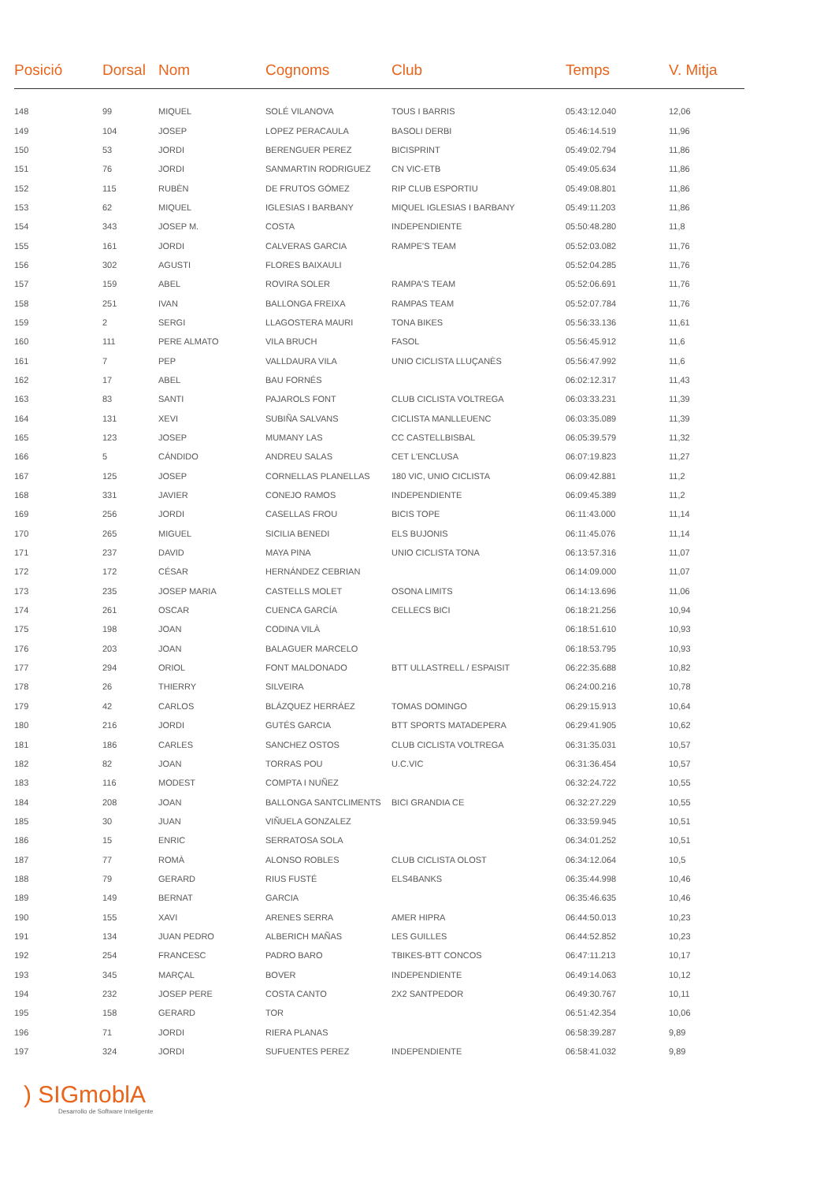| Posició | Dorsal | Nom | Cognoms | Club | Temps | V. Mitja |
| --- | --- | --- | --- | --- | --- | --- |
| 148 | 99 | MIQUEL | SOLÉ VILANOVA | TOUS I BARRIS | 05:43:12.040 | 12,06 |
| 149 | 104 | JOSEP | LOPEZ PERACAULA | BASOLI DERBI | 05:46:14.519 | 11,96 |
| 150 | 53 | JORDI | BERENGUER PEREZ | BICISPRINT | 05:49:02.794 | 11,86 |
| 151 | 76 | JORDI | SANMARTIN RODRIGUEZ | CN VIC-ETB | 05:49:05.634 | 11,86 |
| 152 | 115 | RUBÈN | DE FRUTOS GÓMEZ | RIP CLUB ESPORTIU | 05:49:08.801 | 11,86 |
| 153 | 62 | MIQUEL | IGLESIAS I BARBANY | MIQUEL IGLESIAS I BARBANY | 05:49:11.203 | 11,86 |
| 154 | 343 | JOSEP M. | COSTA | INDEPENDIENTE | 05:50:48.280 | 11,8 |
| 155 | 161 | JORDI | CALVERAS GARCIA | RAMPE'S TEAM | 05:52:03.082 | 11,76 |
| 156 | 302 | AGUSTI | FLORES BAIXAULI | | 05:52:04.285 | 11,76 |
| 157 | 159 | ABEL | ROVIRA SOLER | RAMPA'S TEAM | 05:52:06.691 | 11,76 |
| 158 | 251 | IVAN | BALLONGA FREIXA | RAMPAS TEAM | 05:52:07.784 | 11,76 |
| 159 | 2 | SERGI | LLAGOSTERA MAURI | TONA BIKES | 05:56:33.136 | 11,61 |
| 160 | 111 | PERE ALMATO | VILA BRUCH | FASOL | 05:56:45.912 | 11,6 |
| 161 | 7 | PEP | VALLDAURA VILA | UNIO CICLISTA LLUÇANÈS | 05:56:47.992 | 11,6 |
| 162 | 17 | ABEL | BAU FORNÉS | | 06:02:12.317 | 11,43 |
| 163 | 83 | SANTI | PAJAROLS FONT | CLUB CICLISTA VOLTREGA | 06:03:33.231 | 11,39 |
| 164 | 131 | XEVI | SUBIÑA SALVANS | CICLISTA MANLLEUENC | 06:03:35.089 | 11,39 |
| 165 | 123 | JOSEP | MUMANY LAS | CC CASTELLBISBAL | 06:05:39.579 | 11,32 |
| 166 | 5 | CÁNDIDO | ANDREU SALAS | CET L'ENCLUSA | 06:07:19.823 | 11,27 |
| 167 | 125 | JOSEP | CORNELLAS PLANELLAS | 180 VIC, UNIO CICLISTA | 06:09:42.881 | 11,2 |
| 168 | 331 | JAVIER | CONEJO RAMOS | INDEPENDIENTE | 06:09:45.389 | 11,2 |
| 169 | 256 | JORDI | CASELLAS FROU | BICIS TOPE | 06:11:43.000 | 11,14 |
| 170 | 265 | MIGUEL | SICILIA BENEDI | ELS BUJONIS | 06:11:45.076 | 11,14 |
| 171 | 237 | DAVID | MAYA PINA | UNIO CICLISTA TONA | 06:13:57.316 | 11,07 |
| 172 | 172 | CÉSAR | HERNÁNDEZ CEBRIAN | | 06:14:09.000 | 11,07 |
| 173 | 235 | JOSEP MARIA | CASTELLS MOLET | OSONA LIMITS | 06:14:13.696 | 11,06 |
| 174 | 261 | OSCAR | CUENCA GARCÍA | CELLECS BICI | 06:18:21.256 | 10,94 |
| 175 | 198 | JOAN | CODINA VILÀ | | 06:18:51.610 | 10,93 |
| 176 | 203 | JOAN | BALAGUER MARCELO | | 06:18:53.795 | 10,93 |
| 177 | 294 | ORIOL | FONT MALDONADO | BTT ULLASTRELL / ESPAISIT | 06:22:35.688 | 10,82 |
| 178 | 26 | THIERRY | SILVEIRA | | 06:24:00.216 | 10,78 |
| 179 | 42 | CARLOS | BLÁZQUEZ HERRÁEZ | TOMAS DOMINGO | 06:29:15.913 | 10,64 |
| 180 | 216 | JORDI | GUTÉS GARCIA | BTT SPORTS MATADEPERA | 06:29:41.905 | 10,62 |
| 181 | 186 | CARLES | SANCHEZ OSTOS | CLUB CICLISTA VOLTREGA | 06:31:35.031 | 10,57 |
| 182 | 82 | JOAN | TORRAS POU | U.C.VIC | 06:31:36.454 | 10,57 |
| 183 | 116 | MODEST | COMPTA I NUÑEZ | | 06:32:24.722 | 10,55 |
| 184 | 208 | JOAN | BALLONGA SANTCLIMENTS | BICI GRANDIA CE | 06:32:27.229 | 10,55 |
| 185 | 30 | JUAN | VIÑUELA GONZALEZ | | 06:33:59.945 | 10,51 |
| 186 | 15 | ENRIC | SERRATOSA SOLA | | 06:34:01.252 | 10,51 |
| 187 | 77 | ROMÀ | ALONSO ROBLES | CLUB CICLISTA OLOST | 06:34:12.064 | 10,5 |
| 188 | 79 | GERARD | RIUS FUSTÉ | ELS4BANKS | 06:35:44.998 | 10,46 |
| 189 | 149 | BERNAT | GARCIA | | 06:35:46.635 | 10,46 |
| 190 | 155 | XAVI | ARENES SERRA | AMER HIPRA | 06:44:50.013 | 10,23 |
| 191 | 134 | JUAN PEDRO | ALBERICH MAÑAS | LES GUILLES | 06:44:52.852 | 10,23 |
| 192 | 254 | FRANCESC | PADRO BARO | TBIKES-BTT CONCOS | 06:47:11.213 | 10,17 |
| 193 | 345 | MARÇAL | BOVER | INDEPENDIENTE | 06:49:14.063 | 10,12 |
| 194 | 232 | JOSEP PERE | COSTA CANTO | 2X2 SANTPEDOR | 06:49:30.767 | 10,11 |
| 195 | 158 | GERARD | TOR | | 06:51:42.354 | 10,06 |
| 196 | 71 | JORDI | RIERA PLANAS | | 06:58:39.287 | 9,89 |
| 197 | 324 | JORDI | SUFUENTES PEREZ | INDEPENDIENTE | 06:58:41.032 | 9,89 |
) SIGmoblA
Desarrollo de Software Inteligente